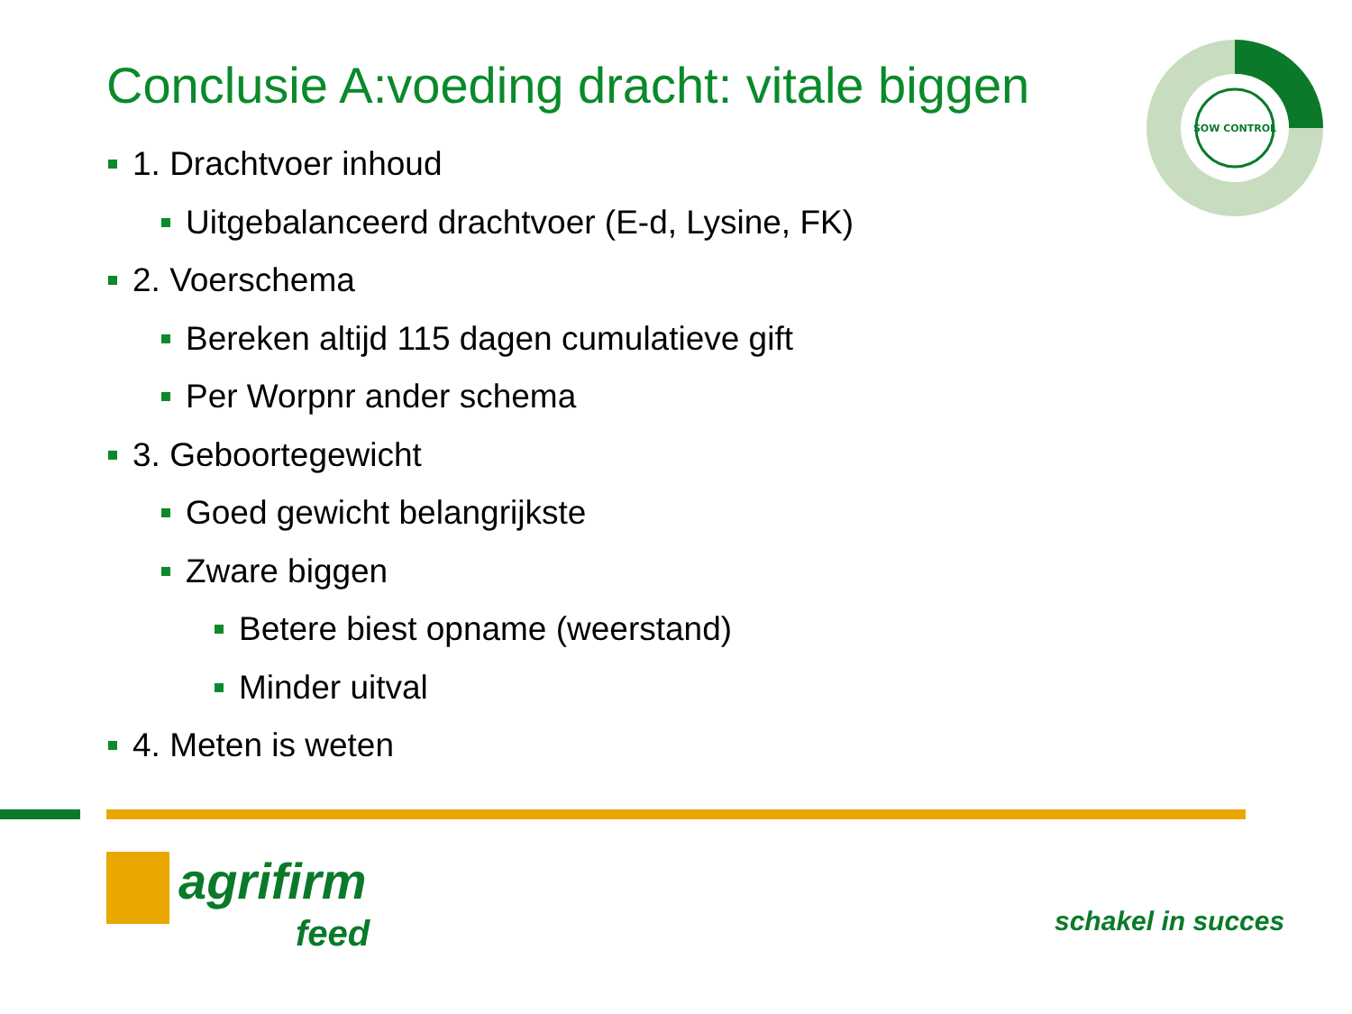Conclusie A:voeding dracht: vitale biggen
SOW CONTROL
1. Drachtvoer inhoud
Uitgebalanceerd drachtvoer (E-d, Lysine, FK)
2. Voerschema
Bereken altijd 115 dagen cumulatieve gift
Per Worpnr ander schema
3. Geboortegewicht
Goed gewicht belangrijkste
Zware biggen
Betere biest opname (weerstand)
Minder uitval
4. Meten is weten
agrifirm
feed
schakel in succes